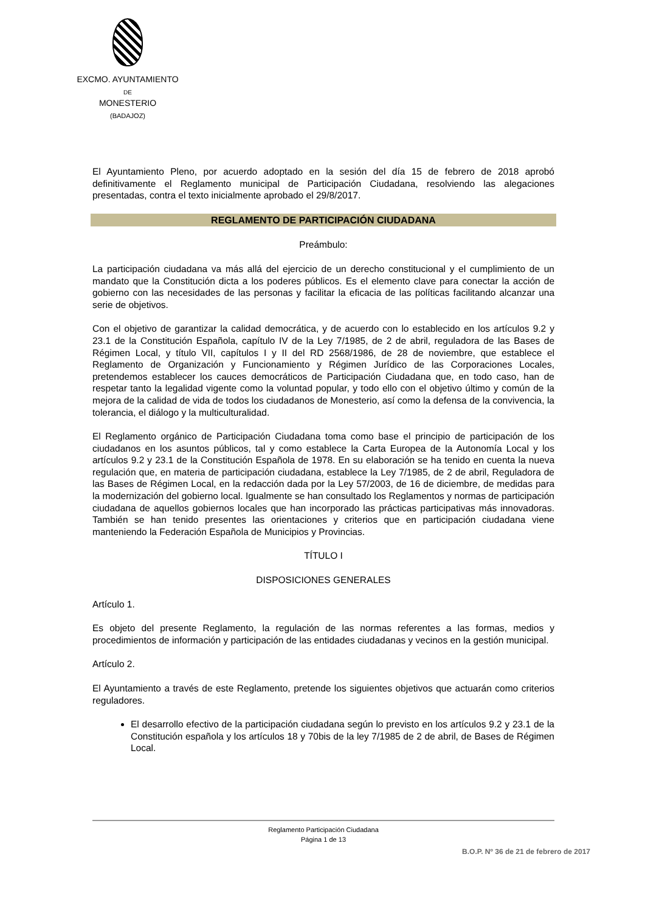EXCMO. AYUNTAMIENTO
DE
MONESTERIO
(BADAJOZ)
El Ayuntamiento Pleno, por acuerdo adoptado en la sesión del día 15 de febrero de 2018 aprobó definitivamente el Reglamento municipal de Participación Ciudadana, resolviendo las alegaciones presentadas, contra el texto inicialmente aprobado el 29/8/2017.
REGLAMENTO DE PARTICIPACIÓN CIUDADANA
Preámbulo:
La participación ciudadana va más allá del ejercicio de un derecho constitucional y el cumplimiento de un mandato que la Constitución dicta a los poderes públicos. Es el elemento clave para conectar la acción de gobierno con las necesidades de las personas y facilitar la eficacia de las políticas facilitando alcanzar una serie de objetivos.
Con el objetivo de garantizar la calidad democrática, y de acuerdo con lo establecido en los artículos 9.2 y 23.1 de la Constitución Española, capítulo IV de la Ley 7/1985, de 2 de abril, reguladora de las Bases de Régimen Local, y título VII, capítulos I y II del RD 2568/1986, de 28 de noviembre, que establece el Reglamento de Organización y Funcionamiento y Régimen Jurídico de las Corporaciones Locales, pretendemos establecer los cauces democráticos de Participación Ciudadana que, en todo caso, han de respetar tanto la legalidad vigente como la voluntad popular, y todo ello con el objetivo último y común de la mejora de la calidad de vida de todos los ciudadanos de Monesterio, así como la defensa de la convivencia, la tolerancia, el diálogo y la multiculturalidad.
El Reglamento orgánico de Participación Ciudadana toma como base el principio de participación de los ciudadanos en los asuntos públicos, tal y como establece la Carta Europea de la Autonomía Local y los artículos 9.2 y 23.1 de la Constitución Española de 1978. En su elaboración se ha tenido en cuenta la nueva regulación que, en materia de participación ciudadana, establece la Ley 7/1985, de 2 de abril, Reguladora de las Bases de Régimen Local, en la redacción dada por la Ley 57/2003, de 16 de diciembre, de medidas para la modernización del gobierno local. Igualmente se han consultado los Reglamentos y normas de participación ciudadana de aquellos gobiernos locales que han incorporado las prácticas participativas más innovadoras. También se han tenido presentes las orientaciones y criterios que en participación ciudadana viene manteniendo la Federación Española de Municipios y Provincias.
TÍTULO I
DISPOSICIONES GENERALES
Artículo 1.
Es objeto del presente Reglamento, la regulación de las normas referentes a las formas, medios y procedimientos de información y participación de las entidades ciudadanas y vecinos en la gestión municipal.
Artículo 2.
El Ayuntamiento a través de este Reglamento, pretende los siguientes objetivos que actuarán como criterios reguladores.
El desarrollo efectivo de la participación ciudadana según lo previsto en los artículos 9.2 y 23.1 de la Constitución española y los artículos 18 y 70bis de la ley 7/1985 de 2 de abril, de Bases de Régimen Local.
Reglamento Participación Ciudadana
Página 1 de 13
B.O.P. Nº 36 de 21 de febrero de 2017